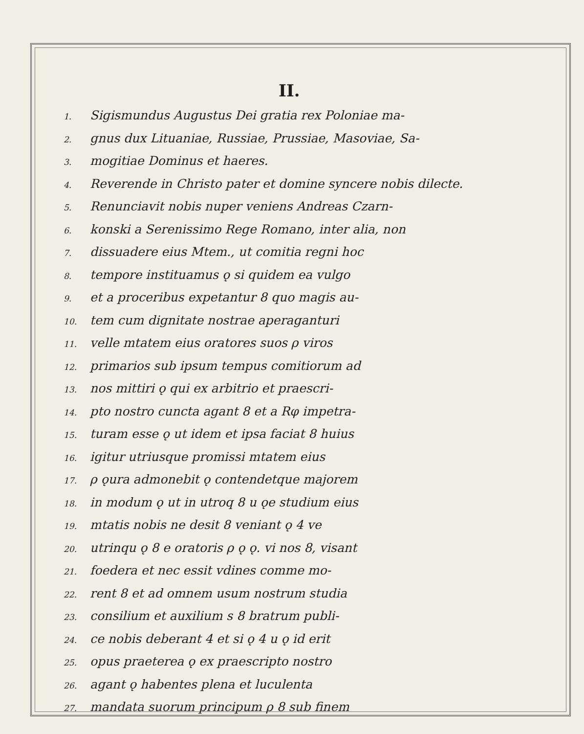II.
1. Sigismundus Augustus Dei gratia rex Poloniae ma-
2. gnus dux Lituaniae, Russiae, Prussiae, Masoviae, Sa-
3. mogitiae Dominus et haeres.
4. Reverende in Christo pater et domine syncere nobis dilecte.
5. Renunciavit nobis nuper veniens Andreas Czarn-
6. konski a Serenissimo Rege Romano, inter alia, non
7. dissuadere eius Mtem., ut comitia regni hoc
8. tempore instituamus ǫ si quidem ea vulgo
9. et a proceribus expetantur 8 quo magis au-
10. tem cum dignitate nostrae aperaganturi
11. velle mtatem eius oratores suos ρ viros
12. primarios sub ipsum tempus comitiorum ad
13. nos mittiri ǫ qui ex arbitrio et praescri-
14. pto nostro cuncta agant 8 et a Rφ impetra-
15. turam esse ǫ ut idem et ipsa faciat 8 huius
16. igitur utriusque promissi mtatem eius
17. ρ ǫura admonebit ǫ contendetque majorem
18. in modum ǫ ut in utroq 8 u ǫe studium eius
19. mtatis nobis ne desit 8 veniant ǫ 4 ve
20. utrinqu ǫ 8 e oratoris ρ ǫ ǫ. vi nos 8, visant
21. foedera et nec essit vdines comme mo-
22. rent 8 et ad omnem usum nostrum studia
23. consilium et auxilium s 8 bratrum publi-
24. ce nobis deberant 4 et si ǫ 4 u ǫ id erit
25. opus praeterea ǫ ex praescripto nostro
26. agant ǫ habentes plena et luculenta
27. mandata suorum principum ρ 8 sub finem